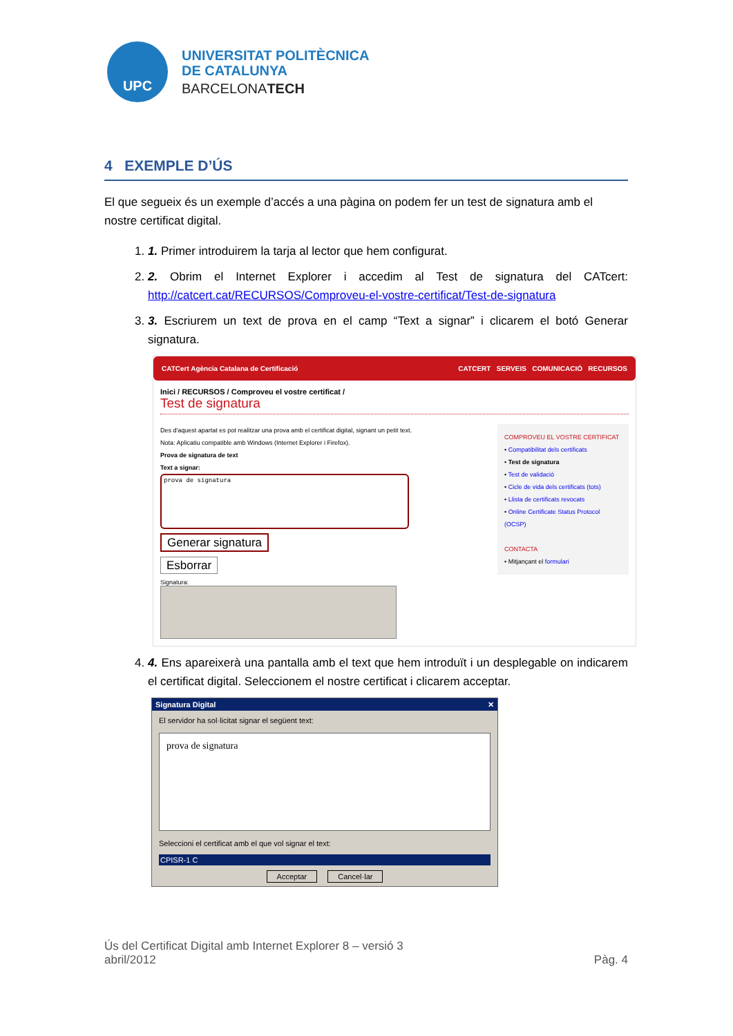UPC
UNIVERSITAT POLITÈCNICA
DE CATALUNYA
BARCELONATECH
4 EXEMPLE D’ÚS
El que segueix és un exemple d’accés a una pàgina on podem fer un test de signatura amb el nostre certificat digital.
1. 1. Primer introduirem la tarja al lector que hem configurat.
2. 2. Obrim el Internet Explorer i accedim al Test de signatura del CATcert: http://catcert.cat/RECURSOS/Comproveu-el-vostre-certificat/Test-de-signatura
3. 3. Escriurem un text de prova en el camp “Text a signar” i clicarem el botó Generar signatura.
CATCert Agència Catalana de Certificació CATCERT SERVEIS COMUNICACIÓ RECURSOS
Inici / RECURSOS / Comproveu el vostre certificat /
Test de signatura
Des d'aquest apartat es pot realitzar una prova amb el certificat digital, signant un petit text.
Nota: Aplicatiu compatible amb Windows (Internet Explorer i Firefox).
Prova de signatura de text
Text a signar:
prova de signatura
Generar signatura
Esborrar
Signatura:
COMPROVEU EL VOSTRE CERTIFICAT
• Compatibilitat dels certificats
• Test de signatura
• Test de validació
• Cicle de vida dels certificats (tots)
• Llista de certificats revocats
• Online Certificate Status Protocol (OCSP)
CONTACTA
• Mitjançant el formulari
4. 4. Ens apareixerà una pantalla amb el text que hem introduït i un desplegable on indicarem el certificat digital. Seleccionem el nostre certificat i clicarem acceptar.
Signatura Digital ✕
El servidor ha sol·licitat signar el següent text:
prova de signatura
Seleccioni el certificat amb el que vol signar el text:
CPISR-1 C
Acceptar Cancel·lar
Ús del Certificat Digital amb Internet Explorer 8 – versió 3
abril/2012 Pàg. 4